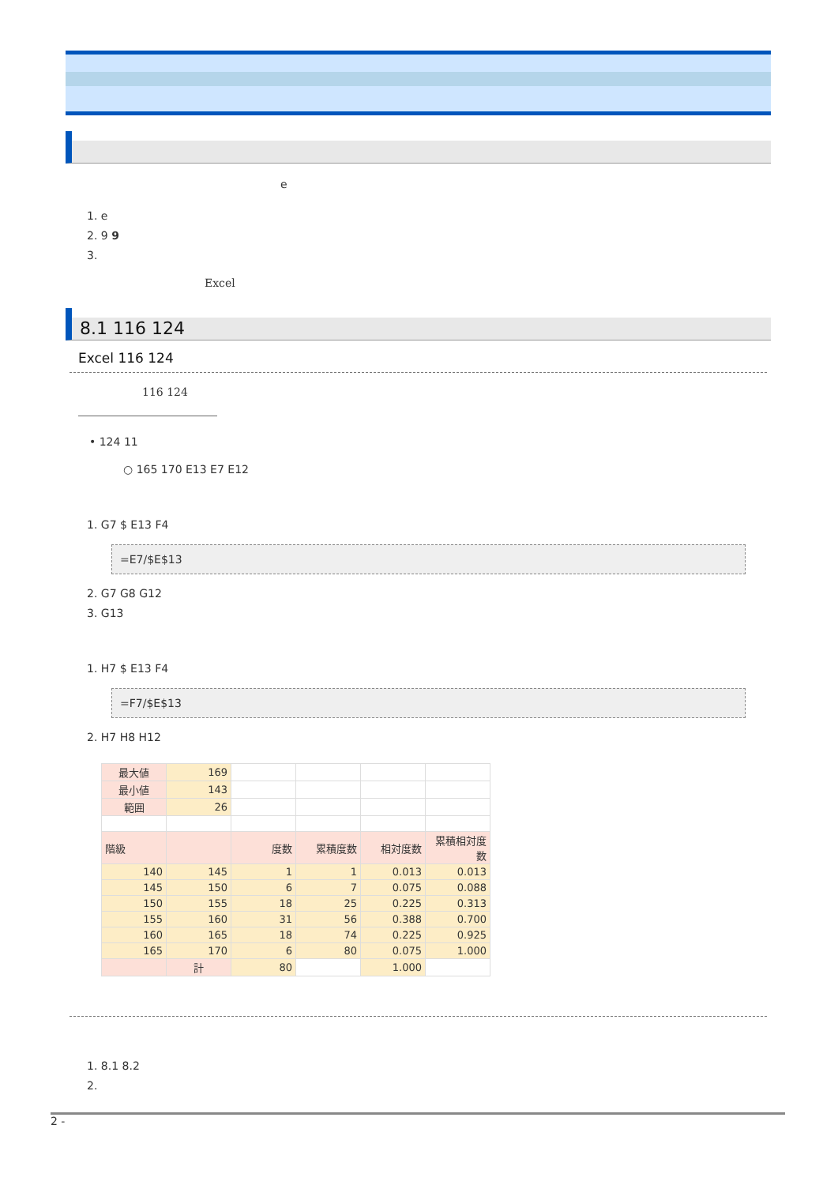e
1. e
2. 9 9
3.
Excel
8.1 116 124
Excel 116 124
116 124
• 124 11
○ 165 170 E13 E7 E12
1. G7 $ E13 F4
=E7/$E$13
2. G7 G8 G12
3. G13
1. H7 $ E13 F4
=F7/$E$13
2. H7 H8 H12
| 最大値 | 169 | | | | |
| 最小値 | 143 | | | | |
| 範囲 | 26 | | | | |
| 階級 | | 度数 | 累積度数 | 相対度数 | 累積相対度数 |
| 140 | 145 | 1 | 1 | 0.013 | 0.013 |
| 145 | 150 | 6 | 7 | 0.075 | 0.088 |
| 150 | 155 | 18 | 25 | 0.225 | 0.313 |
| 155 | 160 | 31 | 56 | 0.388 | 0.700 |
| 160 | 165 | 18 | 74 | 0.225 | 0.925 |
| 165 | 170 | 6 | 80 | 0.075 | 1.000 |
| | 計 | 80 | | 1.000 | |
1. 8.1 8.2
2.
2 -